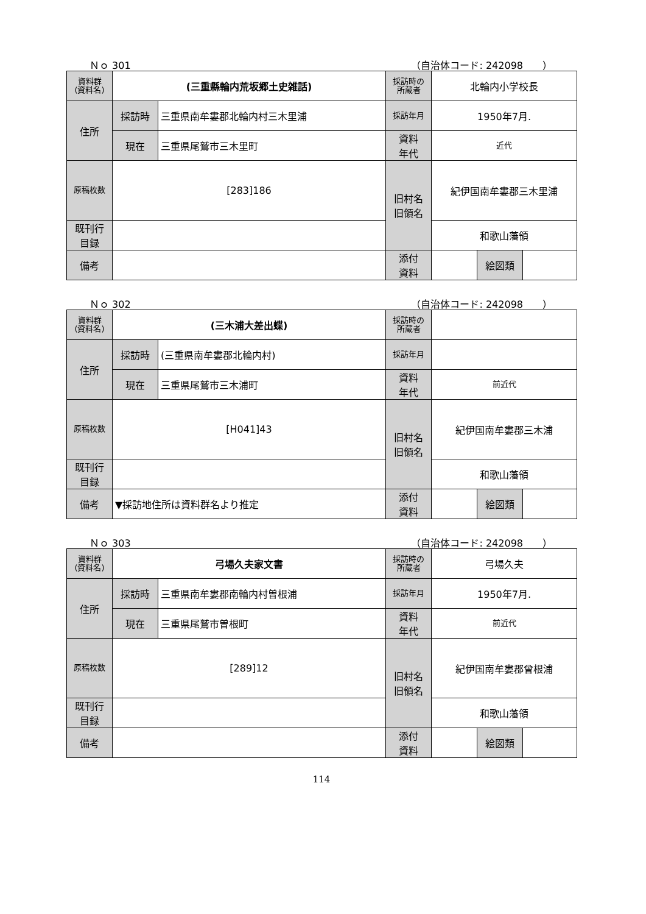Ｎｏ 301 （自治体コード: 242098　　）
| 資料群 (資料名) | (三重縣輪内荒坂郷土史雑話) | | 採訪時の 所蔵者 | 北輪内小学校長 | | |
| 住所 | 採訪時 | 三重県南牟婁郡北輪内村三木里浦 | 採訪年月 | 1950年7月. | | |
| | 現在 | 三重県尾鷲市三木里町 | 資料 年代 | 近代 | | |
| 原稿枚数 | [283]186 | | 旧村名 旧領名 | 紀伊国南牟婁郡三木里浦 | | |
| 既刊行 目録 | | | | 和歌山藩領 | | |
| 備考 | | | | | | |
| | | | 添付 資料 | | 絵図類 | |
Ｎｏ 302 （自治体コード: 242098　　）
| 資料群 (資料名) | (三木浦大差出蝶) | | 採訪時の 所蔵者 | | | |
| 住所 | 採訪時 | (三重県南牟婁郡北輪内村) | 採訪年月 | | | |
| | 現在 | 三重県尾鷲市三木浦町 | 資料 年代 | 前近代 | | |
| 原稿枚数 | [H041]43 | | 旧村名 旧領名 | 紀伊国南牟婁郡三木浦 | | |
| 既刊行 目録 | | | | 和歌山藩領 | | |
| 備考 | ▼採訪地住所は資料群名より推定 | | | | | |
| | | | 添付 資料 | | 絵図類 | |
Ｎｏ 303 （自治体コード: 242098　　）
| 資料群 (資料名) | 弓場久夫家文書 | | 採訪時の 所蔵者 | 弓場久夫 | | |
| 住所 | 採訪時 | 三重県南牟婁郡南輪内村曽根浦 | 採訪年月 | 1950年7月. | | |
| | 現在 | 三重県尾鷲市曽根町 | 資料 年代 | 前近代 | | |
| 原稿枚数 | [289]12 | | 旧村名 旧領名 | 紀伊国南牟婁郡曾根浦 | | |
| 既刊行 目録 | | | | 和歌山藩領 | | |
| 備考 | | | | | | |
| | | | 添付 資料 | | 絵図類 | |
114